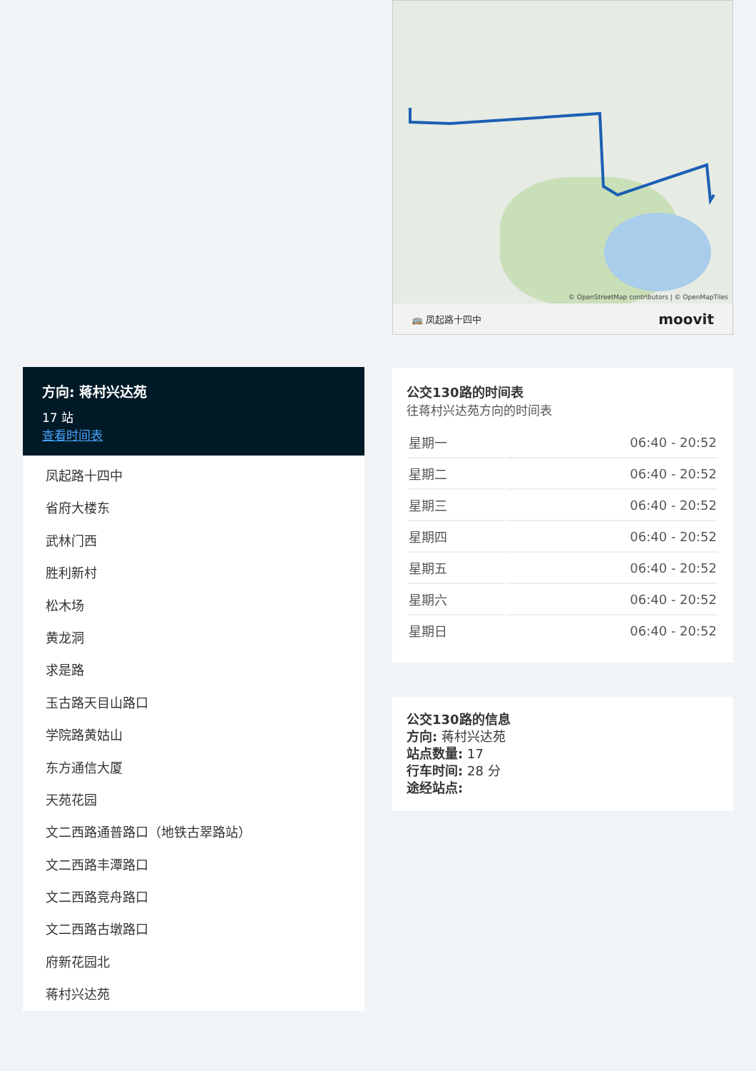方向: 蒋村兴达苑
17 站
查看时间表
凤起路十四中
省府大楼东
武林门西
胜利新村
松木场
黄龙洞
求是路
玉古路天目山路口
学院路黄姑山
东方通信大厦
天苑花园
文二西路通普路口（地铁古翠路站）
文二西路丰潭路口
文二西路竞舟路口
文二西路古墩路口
府新花园北
蒋村兴达苑
© OpenStreetMap contributors | © OpenMapTiles
🚌 凤起路十四中 moovit
公交130路的时间表
往蒋村兴达苑方向的时间表
| 星期一 | 06:40 - 20:52 |
| 星期二 | 06:40 - 20:52 |
| 星期三 | 06:40 - 20:52 |
| 星期四 | 06:40 - 20:52 |
| 星期五 | 06:40 - 20:52 |
| 星期六 | 06:40 - 20:52 |
| 星期日 | 06:40 - 20:52 |
公交130路的信息
方向: 蒋村兴达苑
站点数量: 17
行车时间: 28 分
途经站点: